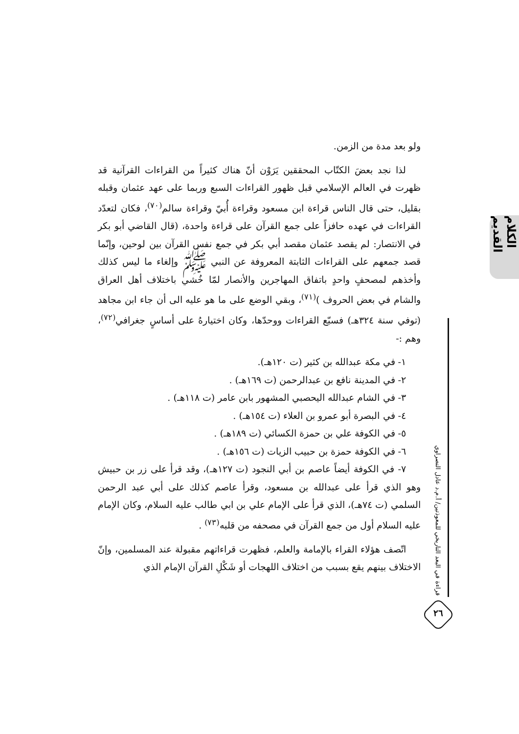الكلام القديم
قراءة في البعد التاريخي للمعوذتين/ أ.م.د عادل النصراوي
٢٦
ولو بعد مدة من الزمن.
لذا نجد بعضَ الكتّاب المحققين يَرَوْن أنّ هناك كثيراً من القراءات القرآنية قد ظهرت في العالم الإسلامي قبل ظهور القراءات السبع وربما على عهد عثمان وقبله بقليل، حتى قال الناس قراءة ابن مسعود وقراءة أُبيّ وقراءة سالم<sup>(٧٠)</sup>، فكان لتعدّد القراءات في عهده حافزاً على جمع القرآن على قراءة واحدة، (قال القاضي أبو بكر في الانتصار: لم يقصد عثمان مقصد أبي بكر في جمع نفس القرآن بين لوحين، وإنّما قصد جمعهم على القراءات الثابتة المعروفة عن النبي ﷺ وإلغاء ما ليس كذلك وأخذهم لمصحفٍ واحدٍ باتفاق المهاجرين والأنصار لمّا خُشي باختلاف أهل العراق والشام في بعض الحروف )<sup>(٧١)</sup>، وبقي الوضع على ما هو عليه الى أن جاء ابن مجاهد (توفي سنة ٣٢٤هـ) فسبّع القراءات ووحدّها، وكان اختيارهُ على أساسٍ جغرافي<sup>(٧٢)</sup>، وهم :-
١- في مكة عبدالله بن كثير (ت ١٢٠هـ).
٢- في المدينة نافع بن عبدالرحمن (ت ١٦٩هـ) .
٣- في الشام عبدالله اليحصبي المشهور بابن عامر (ت ١١٨هـ) .
٤- في البصرة أبو عمرو بن العلاء (ت ١٥٤هـ) .
٥- في الكوفة علي بن حمزة الكسائي (ت ١٨٩هـ) .
٦- في الكوفة حمزة بن حبيب الزيات (ت ١٥٦هـ) .
٧- في الكوفة أيضاً عاصم بن أبي النجود (ت ١٢٧هـ)، وقد قرأ على زر بن حبيش وهو الذي قرأ على عبدالله بن مسعود، وقرأ عاصم كذلك على أبي عبد الرحمن السلمي (ت ٧٤هـ)، الذي قرأ على الإمام علي بن ابي طالب عليه السلام، وكان الإمام عليه السلام أول من جمع القرآن في مصحفه من قلبه<sup>(٧٣)</sup> .
اتّصف هؤلاء القراء بالإمامة والعلم، فظهرت قراءاتهم مقبولة عند المسلمين، وإنّ الاختلاف بينهم يقع بسبب من اختلاف اللهجات أو شَكْلِ القرآن الإمام الذي